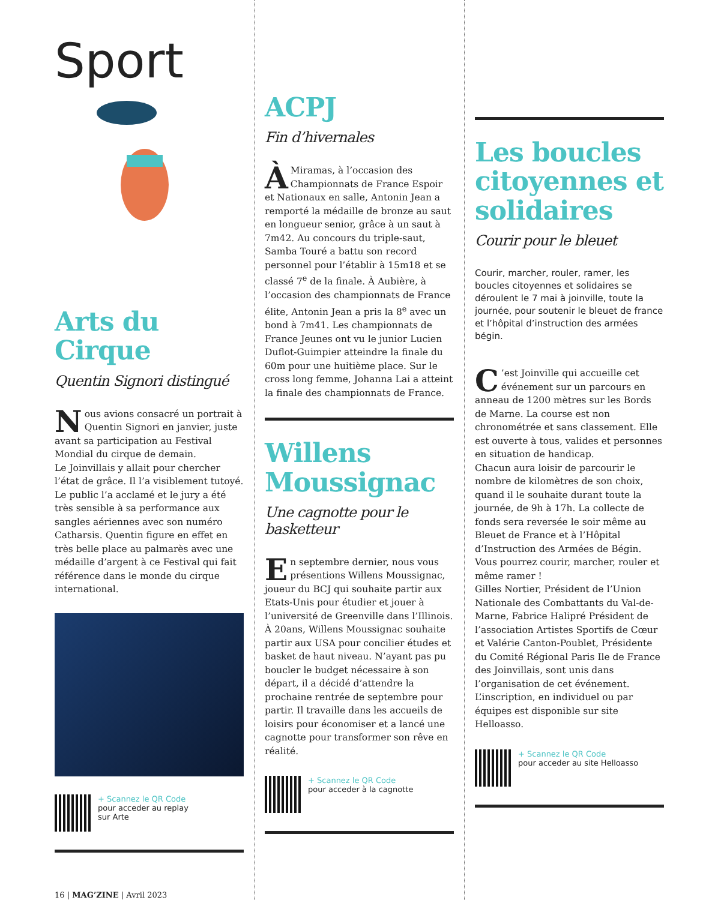Sport
Arts du Cirque
Quentin Signori distingué
Nous avions consacré un portrait à Quentin Signori en janvier, juste avant sa participation au Festival Mondial du cirque de demain.
Le Joinvillais y allait pour chercher l’état de grâce. Il l’a visiblement tutoyé.
Le public l’a acclamé et le jury a été très sensible à sa performance aux sangles aériennes avec son numéro Catharsis. Quentin figure en effet en très belle place au palmarès avec une médaille d’argent à ce Festival qui fait référence dans le monde du cirque international.
+ Scannez le QR Code
pour acceder au replay
sur Arte
16 | MAG’ZINE | Avril 2023
ACPJ
Fin d’hivernales
ÀMiramas, à l’occasion des Championnats de France Espoir et Nationaux en salle, Antonin Jean a remporté la médaille de bronze au saut en longueur senior, grâce à un saut à 7m42. Au concours du triple-saut, Samba Touré a battu son record personnel pour l’établir à 15m18 et se classé 7<sup>e</sup> de la finale. À Aubière, à l’occasion des championnats de France élite, Antonin Jean a pris la 8<sup>e</sup> avec un bond à 7m41. Les championnats de France Jeunes ont vu le junior Lucien Duflot-Guimpier atteindre la finale du 60m pour une huitième place. Sur le cross long femme, Johanna Lai a atteint la finale des championnats de France.
Willens Moussignac
Une cagnotte pour le basketteur
En septembre dernier, nous vous présentions Willens Moussignac, joueur du BCJ qui souhaite partir aux Etats-Unis pour étudier et jouer à l’université de Greenville dans l’Illinois. À 20ans, Willens Moussignac souhaite partir aux USA pour concilier études et basket de haut niveau. N’ayant pas pu boucler le budget nécessaire à son départ, il a décidé d’attendre la prochaine rentrée de septembre pour partir. Il travaille dans les accueils de loisirs pour économiser et a lancé une cagnotte pour transformer son rêve en réalité.
+ Scannez le QR Code
pour acceder à la cagnotte
Les boucles citoyennes et solidaires
Courir pour le bleuet
Courir, marcher, rouler, ramer, les boucles citoyennes et solidaires se déroulent le 7 mai à joinville, toute la journée, pour soutenir le bleuet de france et l’hôpital d’instruction des armées bégin.
C’est Joinville qui accueille cet événement sur un parcours en anneau de 1200 mètres sur les Bords de Marne. La course est non chronométrée et sans classement. Elle est ouverte à tous, valides et personnes en situation de handicap.
Chacun aura loisir de parcourir le nombre de kilomètres de son choix, quand il le souhaite durant toute la journée, de 9h à 17h. La collecte de fonds sera reversée le soir même au Bleuet de France et à l’Hôpital d’Instruction des Armées de Bégin. Vous pourrez courir, marcher, rouler et même ramer !
Gilles Nortier, Président de l’Union Nationale des Combattants du Val-de-Marne, Fabrice Halipré Président de l’association Artistes Sportifs de Cœur et Valérie Canton-Poublet, Présidente du Comité Régional Paris Ile de France des Joinvillais, sont unis dans l’organisation de cet événement.
L’inscription, en individuel ou par équipes est disponible sur site Helloasso.
+ Scannez le QR Code
pour acceder au site Helloasso